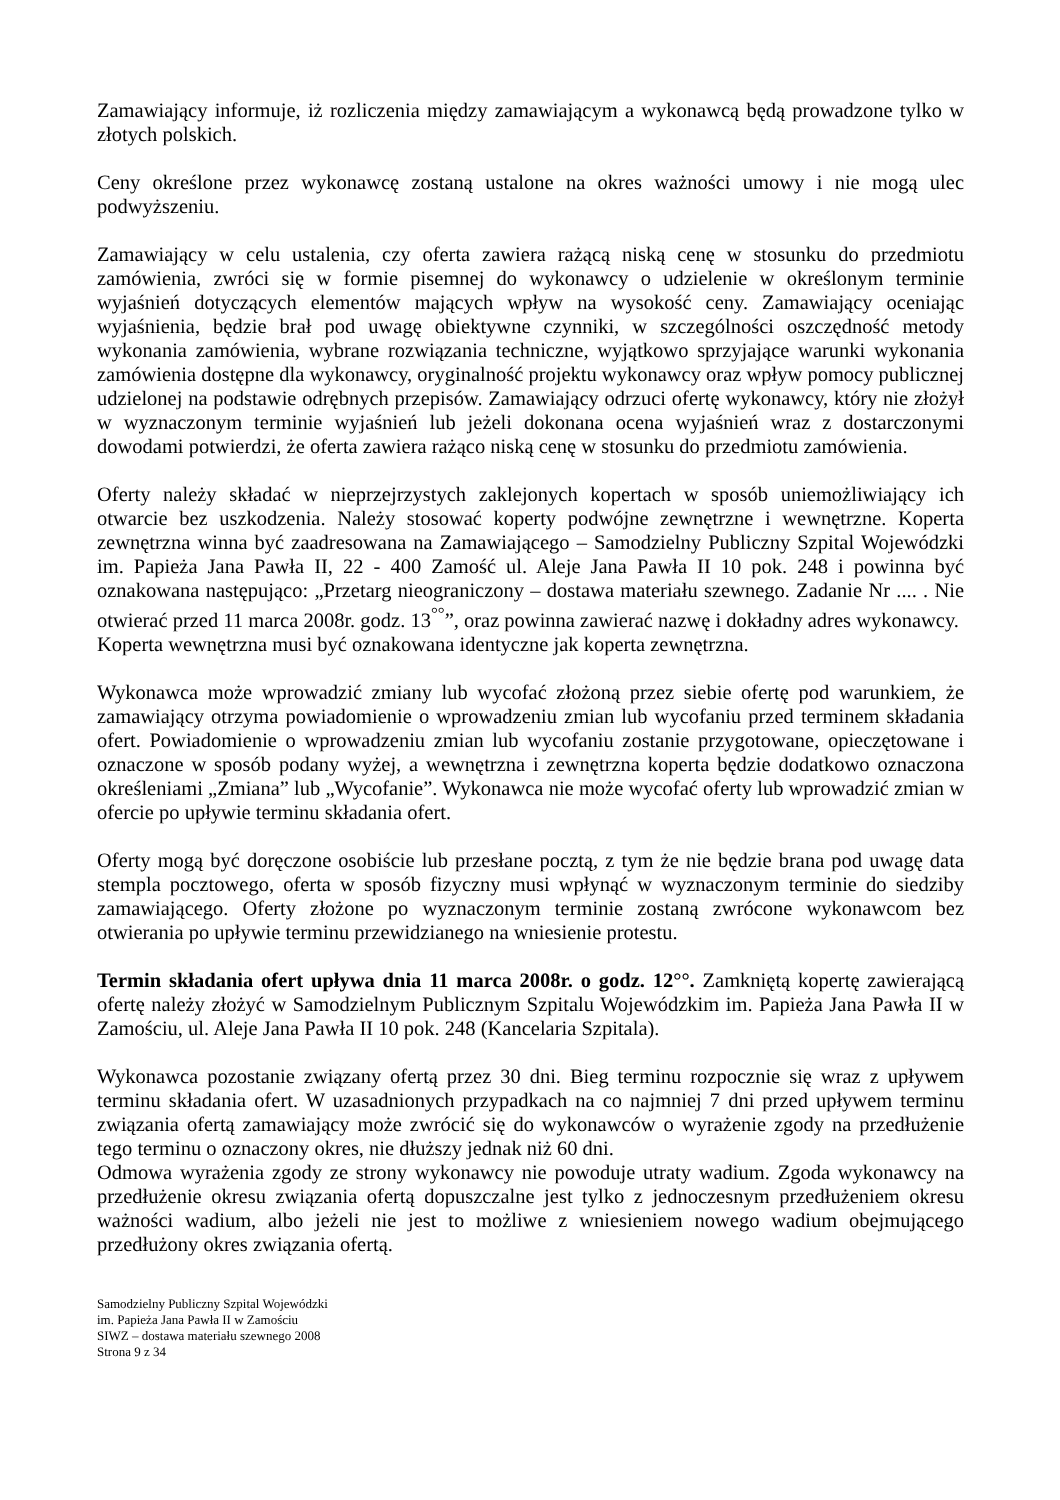Zamawiający informuje, iż rozliczenia między zamawiającym a wykonawcą będą prowadzone tylko w złotych polskich.
Ceny określone przez wykonawcę zostaną ustalone na okres ważności umowy i nie mogą ulec podwyższeniu.
Zamawiający w celu ustalenia, czy oferta zawiera rażącą niską cenę w stosunku do przedmiotu zamówienia, zwróci się w formie pisemnej do wykonawcy o udzielenie w określonym terminie wyjaśnień dotyczących elementów mających wpływ na wysokość ceny. Zamawiający oceniając wyjaśnienia, będzie brał pod uwagę obiektywne czynniki, w szczególności oszczędność metody wykonania zamówienia, wybrane rozwiązania techniczne, wyjątkowo sprzyjające warunki wykonania zamówienia dostępne dla wykonawcy, oryginalność projektu wykonawcy oraz wpływ pomocy publicznej udzielonej na podstawie odrębnych przepisów. Zamawiający odrzuci ofertę wykonawcy, który nie złożył w wyznaczonym terminie wyjaśnień lub jeżeli dokonana ocena wyjaśnień wraz z dostarczonymi dowodami potwierdzi, że oferta zawiera rażąco niską cenę w stosunku do przedmiotu zamówienia.
Oferty należy składać w nieprzejrzystych zaklejonych kopertach w sposób uniemożliwiający ich otwarcie bez uszkodzenia. Należy stosować koperty podwójne zewnętrzne i wewnętrzne. Koperta zewnętrzna winna być zaadresowana na Zamawiającego – Samodzielny Publiczny Szpital Wojewódzki im. Papieża Jana Pawła II, 22 - 400 Zamość ul. Aleje Jana Pawła II 10 pok. 248 i powinna być oznakowana następująco: „Przetarg nieograniczony – dostawa materiału szewnego. Zadanie Nr .... . Nie otwierać przed 11 marca 2008r. godz. 13<sup>°°</sup>”, oraz powinna zawierać nazwę i dokładny adres wykonawcy.
Koperta wewnętrzna musi być oznakowana identyczne jak koperta zewnętrzna.
Wykonawca może wprowadzić zmiany lub wycofać złożoną przez siebie ofertę pod warunkiem, że zamawiający otrzyma powiadomienie o wprowadzeniu zmian lub wycofaniu przed terminem składania ofert. Powiadomienie o wprowadzeniu zmian lub wycofaniu zostanie przygotowane, opieczętowane i oznaczone w sposób podany wyżej, a wewnętrzna i zewnętrzna koperta będzie dodatkowo oznaczona określeniami „Zmiana” lub „Wycofanie”. Wykonawca nie może wycofać oferty lub wprowadzić zmian w ofercie po upływie terminu składania ofert.
Oferty mogą być doręczone osobiście lub przesłane pocztą, z tym że nie będzie brana pod uwagę data stempla pocztowego, oferta w sposób fizyczny musi wpłynąć w wyznaczonym terminie do siedziby zamawiającego. Oferty złożone po wyznaczonym terminie zostaną zwrócone wykonawcom bez otwierania po upływie terminu przewidzianego na wniesienie protestu.
Termin składania ofert upływa dnia 11 marca 2008r. o godz. 12°°. Zamkniętą kopertę zawierającą ofertę należy złożyć w Samodzielnym Publicznym Szpitalu Wojewódzkim im. Papieża Jana Pawła II w Zamościu, ul. Aleje Jana Pawła II 10 pok. 248 (Kancelaria Szpitala).
Wykonawca pozostanie związany ofertą przez 30 dni. Bieg terminu rozpocznie się wraz z upływem terminu składania ofert. W uzasadnionych przypadkach na co najmniej 7 dni przed upływem terminu związania ofertą zamawiający może zwrócić się do wykonawców o wyrażenie zgody na przedłużenie tego terminu o oznaczony okres, nie dłuższy jednak niż 60 dni.
Odmowa wyrażenia zgody ze strony wykonawcy nie powoduje utraty wadium. Zgoda wykonawcy na przedłużenie okresu związania ofertą dopuszczalne jest tylko z jednoczesnym przedłużeniem okresu ważności wadium, albo jeżeli nie jest to możliwe z wniesieniem nowego wadium obejmującego przedłużony okres związania ofertą.
Samodzielny Publiczny Szpital Wojewódzki
im. Papieża Jana Pawła II w Zamościu
SIWZ – dostawa materiału szewnego 2008
Strona 9 z 34